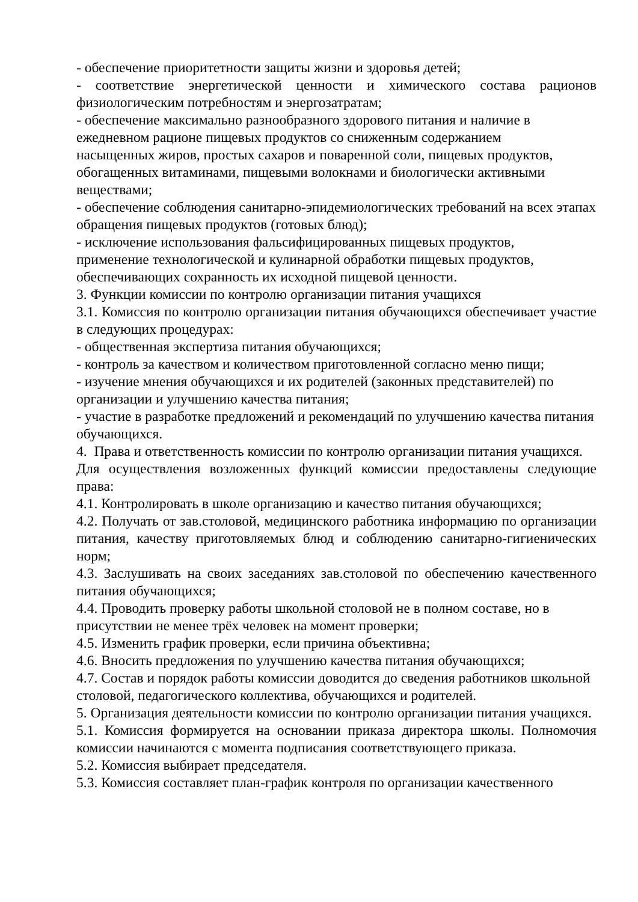- обеспечение приоритетности защиты жизни и здоровья детей;
- соответствие энергетической ценности и химического состава рационов физиологическим потребностям и энергозатратам;
- обеспечение максимально разнообразного здорового питания и наличие в
ежедневном рационе пищевых продуктов со сниженным содержанием
насыщенных жиров, простых сахаров и поваренной соли, пищевых продуктов, обогащенных витаминами, пищевыми волокнами и биологически активными веществами;
- обеспечение соблюдения санитарно-эпидемиологических требований на всех этапах обращения пищевых продуктов (готовых блюд);
- исключение использования фальсифицированных пищевых продуктов,
применение технологической и кулинарной обработки пищевых продуктов, обеспечивающих сохранность их исходной пищевой ценности.
3. Функции комиссии по контролю организации питания учащихся
3.1. Комиссия по контролю организации питания обучающихся обеспечивает участие в следующих процедурах:
- общественная экспертиза питания обучающихся;
- контроль за качеством и количеством приготовленной согласно меню пищи;
- изучение мнения обучающихся и их родителей (законных представителей) по организации и улучшению качества питания;
- участие в разработке предложений и рекомендаций по улучшению качества питания обучающихся.
4. Права и ответственность комиссии по контролю организации питания учащихся.
Для осуществления возложенных функций комиссии предоставлены следующие права:
4.1. Контролировать в школе организацию и качество питания обучающихся;
4.2. Получать от зав.столовой, медицинского работника информацию по организации питания, качеству приготовляемых блюд и соблюдению санитарно-гигиенических норм;
4.3. Заслушивать на своих заседаниях зав.столовой по обеспечению качественного питания обучающихся;
4.4. Проводить проверку работы школьной столовой не в полном составе, но в присутствии не менее трёх человек на момент проверки;
4.5. Изменить график проверки, если причина объективна;
4.6. Вносить предложения по улучшению качества питания обучающихся;
4.7. Состав и порядок работы комиссии доводится до сведения работников школьной столовой, педагогического коллектива, обучающихся и родителей.
5. Организация деятельности комиссии по контролю организации питания учащихся.
5.1. Комиссия формируется на основании приказа директора школы. Полномочия комиссии начинаются с момента подписания соответствующего приказа.
5.2. Комиссия выбирает председателя.
5.3. Комиссия составляет план-график контроля по организации качественного